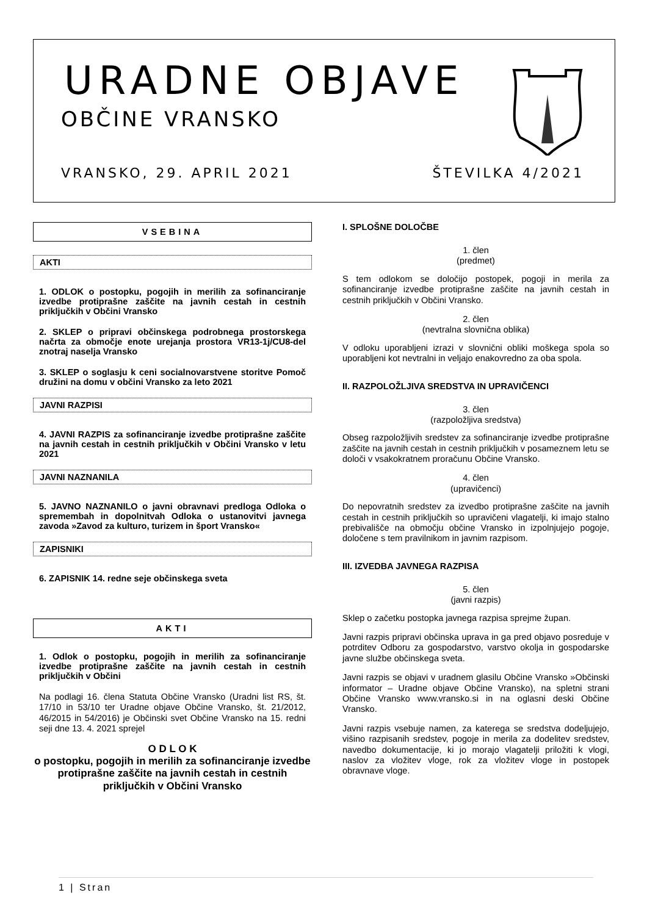URADNE OBJAVE
OBČINE VRANSKO
VRANSKO, 29. APRIL 2021 ŠTEVILKA 4/2021
VSEBINA
AKTI
1. ODLOK o postopku, pogojih in merilih za sofinanciranje izvedbe protiprašne zaščite na javnih cestah in cestnih priključkih v Občini Vransko
2. SKLEP o pripravi občinskega podrobnega prostorskega načrta za območje enote urejanja prostora VR13-1j/CU8-del znotraj naselja Vransko
3. SKLEP o soglasju k ceni socialnovarstvene storitve Pomoč družini na domu v občini Vransko za leto 2021
JAVNI RAZPISI
4. JAVNI RAZPIS za sofinanciranje izvedbe protiprašne zaščite na javnih cestah in cestnih priključkih v Občini Vransko v letu 2021
JAVNI NAZNANILA
5. JAVNO NAZNANILO o javni obravnavi predloga Odloka o spremembah in dopolnitvah Odloka o ustanovitvi javnega zavoda »Zavod za kulturo, turizem in šport Vransko«
ZAPISNIKI
6. ZAPISNIK 14. redne seje občinskega sveta
AKTI
1. Odlok o postopku, pogojih in merilih za sofinanciranje izvedbe protiprašne zaščite na javnih cestah in cestnih priključkih v Občini
Na podlagi 16. člena Statuta Občine Vransko (Uradni list RS, št. 17/10 in 53/10 ter Uradne objave Občine Vransko, št. 21/2012, 46/2015 in 54/2016) je Občinski svet Občine Vransko na 15. redni seji dne 13. 4. 2021 sprejel
O D L O K
o postopku, pogojih in merilih za sofinanciranje izvedbe protiprašne zaščite na javnih cestah in cestnih priključkih v Občini Vransko
I. SPLOŠNE DOLOČBE
1. člen
(predmet)
S tem odlokom se določijo postopek, pogoji in merila za sofinanciranje izvedbe protiprašne zaščite na javnih cestah in cestnih priključkih v Občini Vransko.
2. člen
(nevtralna slovnična oblika)
V odloku uporabljeni izrazi v slovnični obliki moškega spola so uporabljeni kot nevtralni in veljajo enakovredno za oba spola.
II. RAZPOLOŽLJIVA SREDSTVA IN UPRAVIČENCI
3. člen
(razpoložljiva sredstva)
Obseg razpoložljivih sredstev za sofinanciranje izvedbe protiprašne zaščite na javnih cestah in cestnih priključkih v posameznem letu se določi v vsakokratnem proračunu Občine Vransko.
4. člen
(upravičenci)
Do nepovratnih sredstev za izvedbo protiprašne zaščite na javnih cestah in cestnih priključkih so upravičeni vlagatelji, ki imajo stalno prebivališče na območju občine Vransko in izpolnjujejo pogoje, določene s tem pravilnikom in javnim razpisom.
III. IZVEDBA JAVNEGA RAZPISA
5. člen
(javni razpis)
Sklep o začetku postopka javnega razpisa sprejme župan.
Javni razpis pripravi občinska uprava in ga pred objavo posreduje v potrditev Odboru za gospodarstvo, varstvo okolja in gospodarske javne službe občinskega sveta.
Javni razpis se objavi v uradnem glasilu Občine Vransko »Občinski informator – Uradne objave Občine Vransko), na spletni strani Občine Vransko www.vransko.si in na oglasni deski Občine Vransko.
Javni razpis vsebuje namen, za katerega se sredstva dodeljujejo, višino razpisanih sredstev, pogoje in merila za dodelitev sredstev, navedbo dokumentacije, ki jo morajo vlagatelji priložiti k vlogi, naslov za vložitev vloge, rok za vložitev vloge in postopek obravnave vloge.
1 | Stran